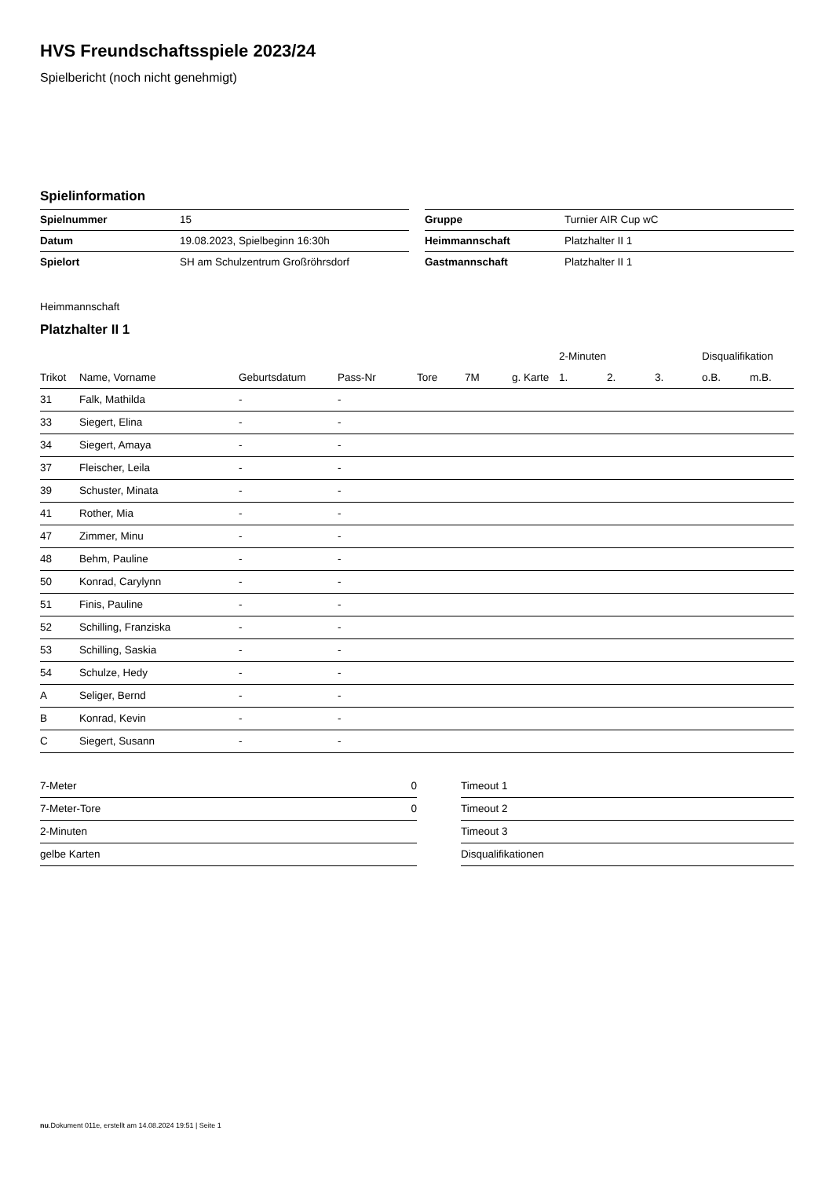HVS Freundschaftsspiele 2023/24
Spielbericht (noch nicht genehmigt)
Spielinformation
| Spielnummer | 15 |
| Datum | 19.08.2023, Spielbeginn 16:30h |
| Spielort | SH am Schulzentrum Großröhrsdorf |
| Gruppe | Turnier AIR Cup wC |
| Heimmannschaft | Platzhalter II 1 |
| Gastmannschaft | Platzhalter II 1 |
Heimmannschaft
Platzhalter II 1
| | | | | | | | 2-Minuten | | | Disqualifikation | |
| --- | --- | --- | --- | --- | --- | --- | --- | --- | --- | --- | --- |
| Trikot | Name, Vorname | Geburtsdatum | Pass-Nr | Tore | 7M | g. Karte | 1. | 2. | 3. | o.B. | m.B. |
| 31 | Falk, Mathilda | - | - | | | | | | | | |
| 33 | Siegert, Elina | - | - | | | | | | | | |
| 34 | Siegert, Amaya | - | - | | | | | | | | |
| 37 | Fleischer, Leila | - | - | | | | | | | | |
| 39 | Schuster, Minata | - | - | | | | | | | | |
| 41 | Rother, Mia | - | - | | | | | | | | |
| 47 | Zimmer, Minu | - | - | | | | | | | | |
| 48 | Behm, Pauline | - | - | | | | | | | | |
| 50 | Konrad, Carylynn | - | - | | | | | | | | |
| 51 | Finis, Pauline | - | - | | | | | | | | |
| 52 | Schilling, Franziska | - | - | | | | | | | | |
| 53 | Schilling, Saskia | - | - | | | | | | | | |
| 54 | Schulze, Hedy | - | - | | | | | | | | |
| A | Seliger, Bernd | - | - | | | | | | | | |
| B | Konrad, Kevin | - | - | | | | | | | | |
| C | Siegert, Susann | - | - | | | | | | | | |
| 7-Meter | 0 |
| 7-Meter-Tore | 0 |
| 2-Minuten | |
| gelbe Karten | |
| Timeout 1 |
| Timeout 2 |
| Timeout 3 |
| Disqualifikationen |
nu.Dokument 011e, erstellt am 14.08.2024 19:51 | Seite 1